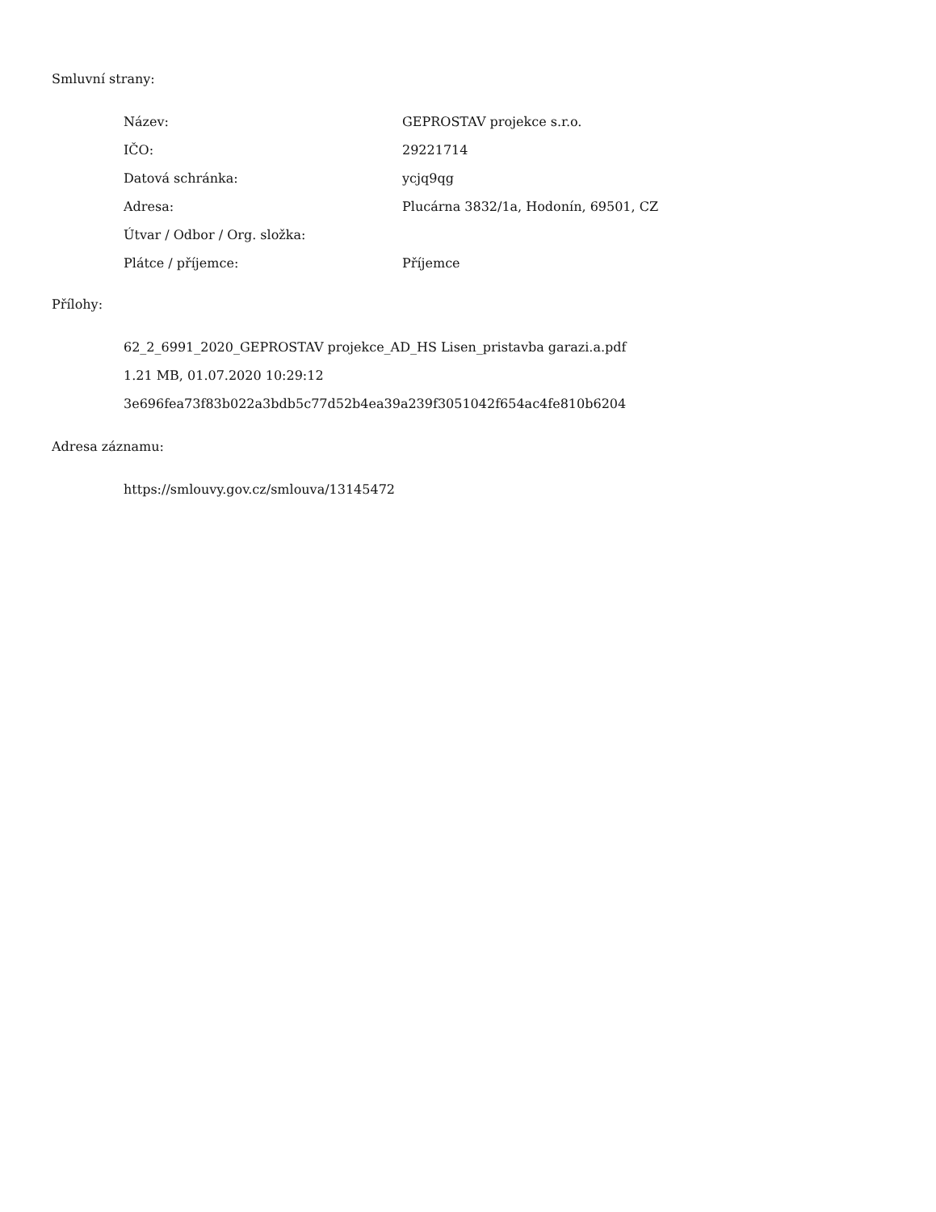Smluvní strany:
| Název: | GEPROSTAV projekce s.r.o. |
| IČO: | 29221714 |
| Datová schránka: | ycjq9qg |
| Adresa: | Plucárna 3832/1a, Hodonín, 69501, CZ |
| Útvar / Odbor / Org. složka: | |
| Plátce / příjemce: | Příjemce |
Přílohy:
62_2_6991_2020_GEPROSTAV projekce_AD_HS Lisen_pristavba garazi.a.pdf
1.21 MB, 01.07.2020 10:29:12
3e696fea73f83b022a3bdb5c77d52b4ea39a239f3051042f654ac4fe810b6204
Adresa záznamu:
https://smlouvy.gov.cz/smlouva/13145472